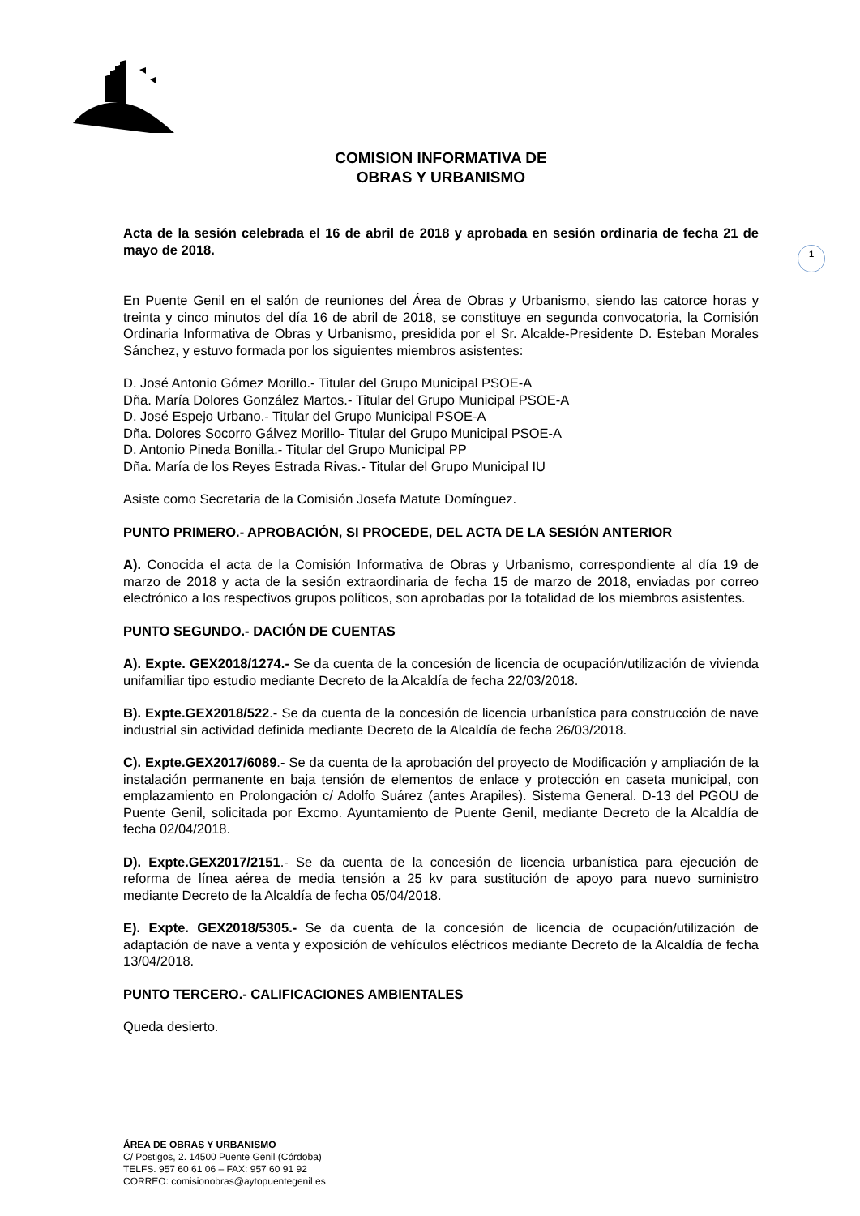1
COMISION INFORMATIVA DE
OBRAS Y URBANISMO
Acta de la sesión celebrada el 16 de abril de 2018 y aprobada en sesión ordinaria de fecha 21 de mayo de 2018.
En Puente Genil en el salón de reuniones del Área de Obras y Urbanismo, siendo las catorce horas y treinta y cinco minutos del día 16 de abril de 2018, se constituye en segunda convocatoria, la Comisión Ordinaria Informativa de Obras y Urbanismo, presidida por el Sr. Alcalde-Presidente D. Esteban Morales Sánchez, y estuvo formada por los siguientes miembros asistentes:
D. José Antonio Gómez Morillo.- Titular del Grupo Municipal PSOE-A
Dña. María Dolores González Martos.- Titular del Grupo Municipal PSOE-A
D. José Espejo Urbano.- Titular del Grupo Municipal PSOE-A
Dña. Dolores Socorro Gálvez Morillo- Titular del Grupo Municipal PSOE-A
D. Antonio Pineda Bonilla.- Titular del Grupo Municipal PP
Dña. María de los Reyes Estrada Rivas.- Titular del Grupo Municipal IU
Asiste como Secretaria de la Comisión Josefa Matute Domínguez.
PUNTO PRIMERO.- APROBACIÓN, SI PROCEDE, DEL ACTA DE LA SESIÓN ANTERIOR
A). Conocida el acta de la Comisión Informativa de Obras y Urbanismo, correspondiente al día 19 de marzo de 2018 y acta de la sesión extraordinaria de fecha 15 de marzo de 2018, enviadas por correo electrónico a los respectivos grupos políticos, son aprobadas por la totalidad de los miembros asistentes.
PUNTO SEGUNDO.- DACIÓN DE CUENTAS
A). Expte. GEX2018/1274.- Se da cuenta de la concesión de licencia de ocupación/utilización de vivienda unifamiliar tipo estudio mediante Decreto de la Alcaldía de fecha 22/03/2018.
B). Expte.GEX2018/522.- Se da cuenta de la concesión de licencia urbanística para construcción de nave industrial sin actividad definida mediante Decreto de la Alcaldía de fecha 26/03/2018.
C). Expte.GEX2017/6089.- Se da cuenta de la aprobación del proyecto de Modificación y ampliación de la instalación permanente en baja tensión de elementos de enlace y protección en caseta municipal, con emplazamiento en Prolongación c/ Adolfo Suárez (antes Arapiles). Sistema General. D-13 del PGOU de Puente Genil, solicitada por Excmo. Ayuntamiento de Puente Genil, mediante Decreto de la Alcaldía de fecha 02/04/2018.
D). Expte.GEX2017/2151.- Se da cuenta de la concesión de licencia urbanística para ejecución de reforma de línea aérea de media tensión a 25 kv para sustitución de apoyo para nuevo suministro mediante Decreto de la Alcaldía de fecha 05/04/2018.
E). Expte. GEX2018/5305.- Se da cuenta de la concesión de licencia de ocupación/utilización de adaptación de nave a venta y exposición de vehículos eléctricos mediante Decreto de la Alcaldía de fecha 13/04/2018.
PUNTO TERCERO.- CALIFICACIONES AMBIENTALES
Queda desierto.
ÁREA DE OBRAS Y URBANISMO
C/ Postigos, 2. 14500 Puente Genil (Córdoba)
TELFS. 957 60 61 06 – FAX: 957 60 91 92
CORREO: comisionobras@aytopuentegenil.es